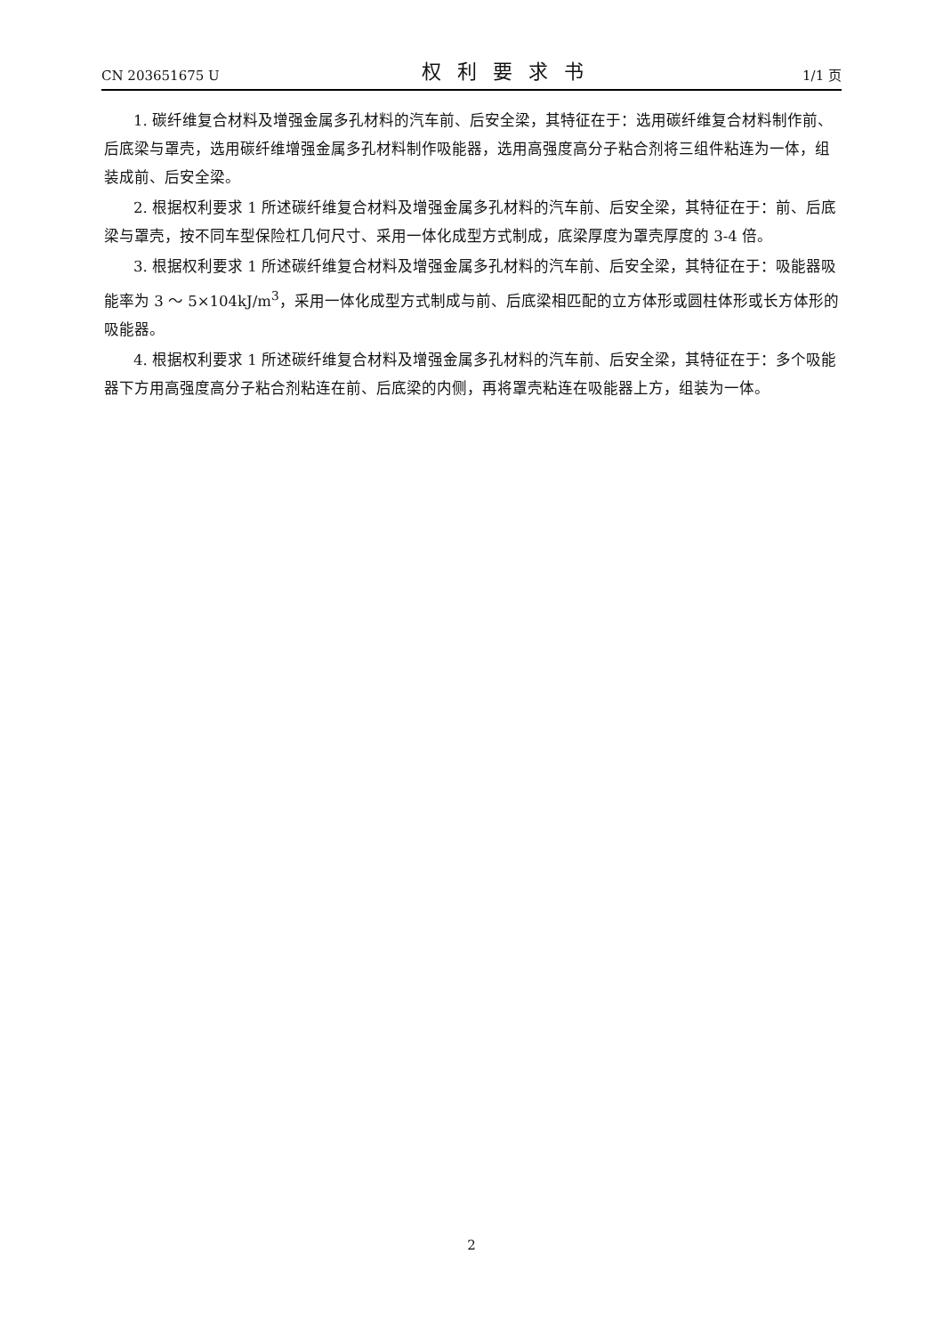CN 203651675 U 权利要求书 1/1 页
1. 碳纤维复合材料及增强金属多孔材料的汽车前、后安全梁，其特征在于：选用碳纤维复合材料制作前、后底梁与罩壳，选用碳纤维增强金属多孔材料制作吸能器，选用高强度高分子粘合剂将三组件粘连为一体，组装成前、后安全梁。
2. 根据权利要求 1 所述碳纤维复合材料及增强金属多孔材料的汽车前、后安全梁，其特征在于：前、后底梁与罩壳，按不同车型保险杠几何尺寸、采用一体化成型方式制成，底梁厚度为罩壳厚度的 3-4 倍。
3. 根据权利要求 1 所述碳纤维复合材料及增强金属多孔材料的汽车前、后安全梁，其特征在于：吸能器吸能率为 3 ～ 5×104kJ/m<sup>3</sup>，采用一体化成型方式制成与前、后底梁相匹配的立方体形或圆柱体形或长方体形的吸能器。
4. 根据权利要求 1 所述碳纤维复合材料及增强金属多孔材料的汽车前、后安全梁，其特征在于：多个吸能器下方用高强度高分子粘合剂粘连在前、后底梁的内侧，再将罩壳粘连在吸能器上方，组装为一体。
2